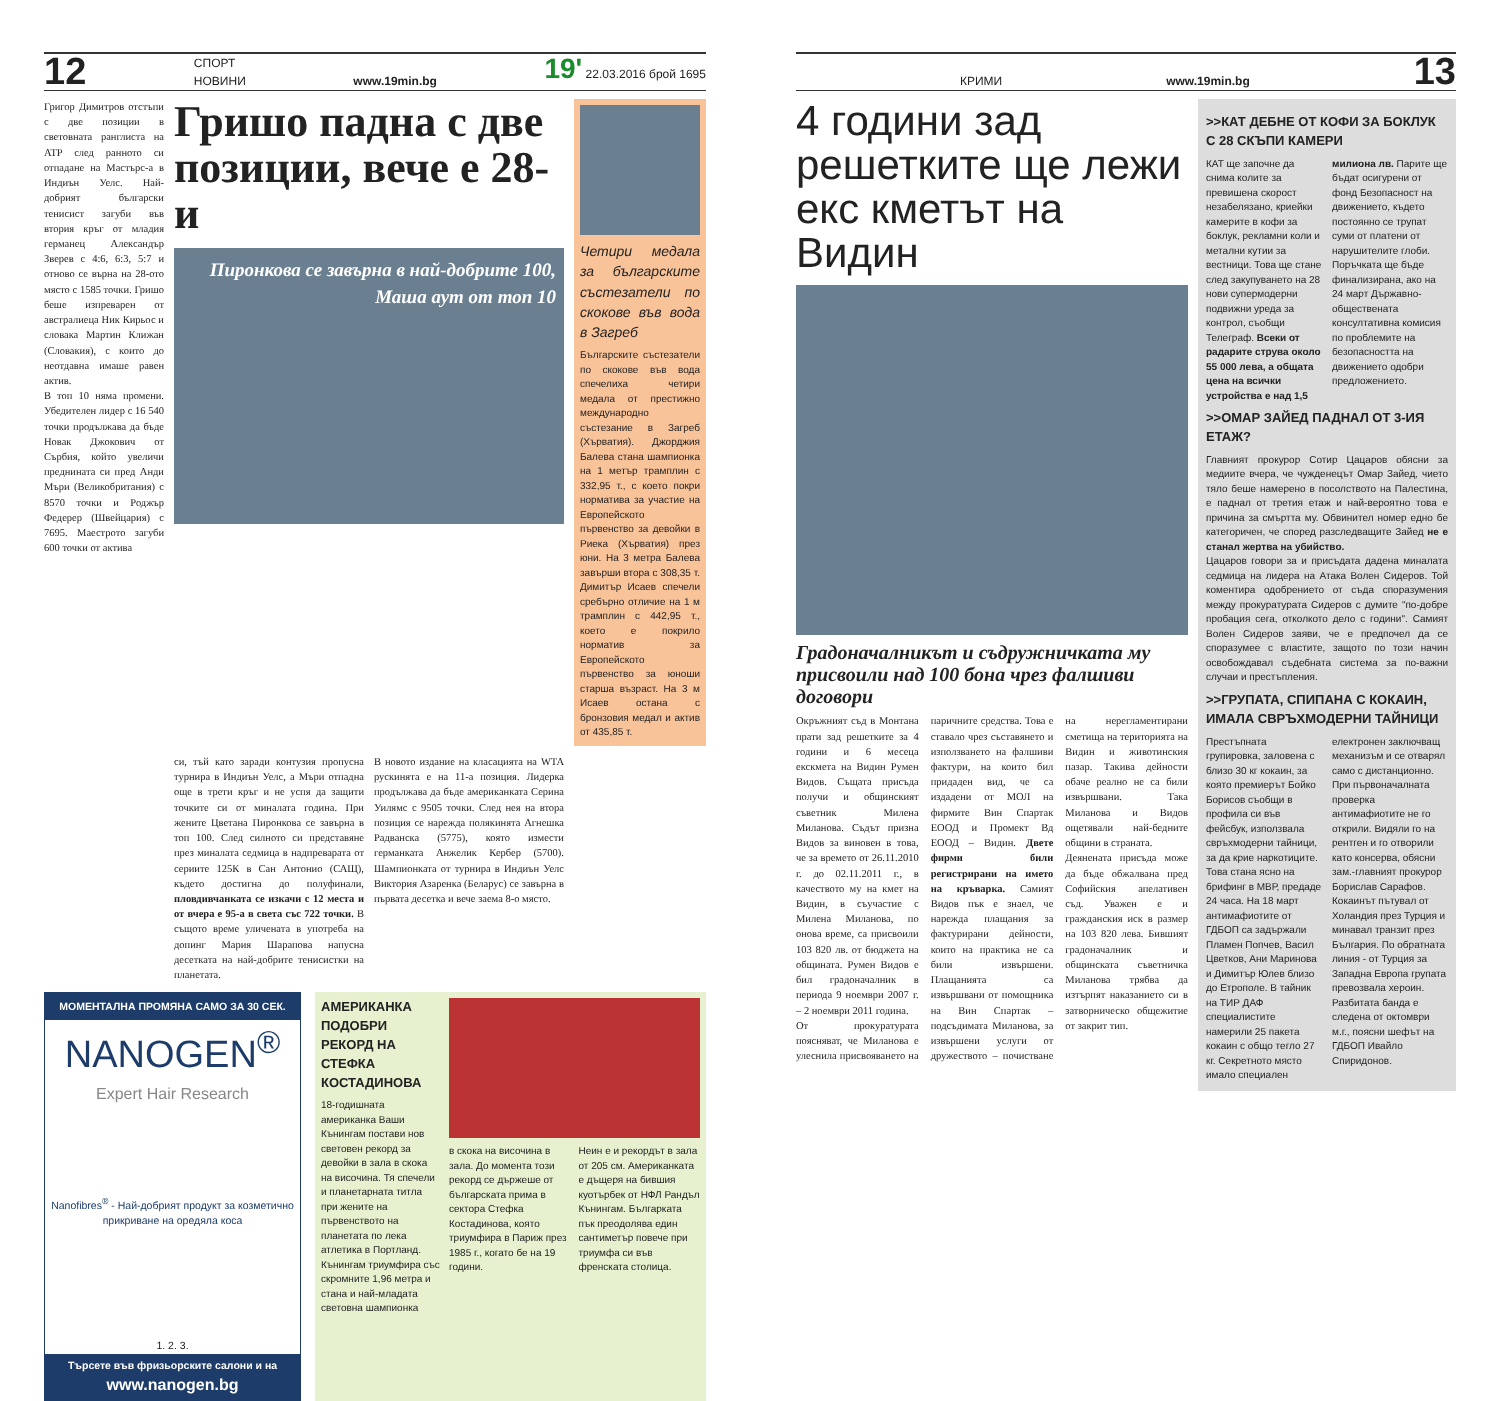12 СПОРТ
НОВИНИ www.19min.bg 19' 22.03.2016 брой 1695
Григор Димитров отстъпи с две позиции в световната ранглиста на ATP след ранното си отпадане на Мастърс-а в Индиън Уелс. Най-добрият български тенисист загуби във втория кръг от младия германец Александър Зверев с 4:6, 6:3, 5:7 и отново се върна на 28-ото място с 1585 точки. Гришо беше изпреварен от австралиеца Ник Кирьос и словака Мартин Клижан (Словакия), с които до неотдавна имаше равен актив.
В топ 10 няма промени. Убедителен лидер с 16 540 точки продължава да бъде Новак Джокович от Сърбия, който увеличи преднината си пред Анди Мъри (Великобритания) с 8570 точки и Роджър Федерер (Швейцария) с 7695. Маестрото загуби 600 точки от актива
Гришо падна с две позиции, вече е 28-и
Пиронкова се завърна в най-добрите 100, Маша аут от топ 10
Четири медала за българските състезатели по скокове във вода в Загреб
Българските състезатели по скокове във вода спечелиха четири медала от престижно международно състезание в Загреб (Хърватия). Джорджия Балева стана шампионка на 1 метър трамплин с 332,95 т., с което покри норматива за участие на Европейското първенство за девойки в Риека (Хърватия) през юни. На 3 метра Балева завърши втора с 308,35 т. Димитър Исаев спечели сребърно отличие на 1 м трамплин с 442,95 т., което е покрило норматив за Европейското първенство за юноши старша възраст. На 3 м Исаев остана с бронзовия медал и актив от 435,85 т.
си, тъй като заради контузия пропусна турнира в Индиън Уелс, а Мъри отпадна още в трети кръг и не успя да защити точките си от миналата година. При жените Цветана Пиронкова се завърна в топ 100. След силното си представяне през миналата седмица в надпреварата от сериите 125К в Сан Антонио (САЩ), където достигна до полуфинали, пловдивчанката се изкачи с 12 места и от вчера е 95-а в света със 722 точки. В същото време уличената в употреба на допинг Мария Шарапова напусна десетката на най-добрите тенисистки на планетата.
В новото издание на класацията на WTA рускинята е на 11-а позиция. Лидерка продължава да бъде американката Серина Уилямс с 9505 точки. След нея на втора позиция се нарежда полякинята Агнешка Радванска (5775), която измести германката Анжелик Кербер (5700). Шампионката от турнира в Индиън Уелс Виктория Азаренка (Беларус) се завърна в първата десетка и вече заема 8-о място.
МОМЕНТАЛНА ПРОМЯНА САМО ЗА 30 СЕК.
NANOGEN<sup>®</sup>
Expert Hair Research
Nanofibres<sup>®</sup> - Най-добрият продукт за козметично прикриване на оредяла коса
1. 2. 3.
Търсете във фризьорските салони и на
www.nanogen.bg
АМЕРИКАНКА ПОДОБРИ РЕКОРД НА СТЕФКА КОСТАДИНОВА
18-годишната американка Ваши Кънингам постави нов световен рекорд за девойки в зала в скока на височина. Тя спечели и планетарната титла при жените на първенството на планетата по лека атлетика в Портланд. Кънингам триумфира със скромните 1,96 метра и стана и най-младата световна шампионка
в скока на височина в зала. До момента този рекорд се държеше от българската прима в сектора Стефка Костадинова, която триумфира в Париж през 1985 г., когато бе на 19 години. Неин е и рекордът в зала от 205 см. Американката е дъщеря на бившия куотърбек от НФЛ Рандъл Кънингам. Българката пък преодолява един сантиметър повече при триумфа си във френската столица.
КРИМИ www.19min.bg 13
4 години зад решетките ще лежи екс кметът на Видин
Градоначалникът и съдружничката му присвоили над 100 бона чрез фалшиви договори
Окръжният съд в Монтана прати зад решетките за 4 години и 6 месеца екскмета на Видин Румен Видов. Същата присъда получи и общинският съветник Милена Миланова. Съдът призна Видов за виновен в това, че за времето от 26.11.2010 г. до 02.11.2011 г., в качеството му на кмет на Видин, в съучастие с Милена Миланова, по онова време, са присвоили 103 820 лв. от бюджета на общината. Румен Видов е бил градоначалник в периода 9 ноември 2007 г. – 2 ноември 2011 година.
От прокуратурата поясняват, че Миланова е улеснила присвояването на паричните средства. Това е ставало чрез съставянето и използването на фалшиви фактури, на които бил придаден вид, че са издадени от МОЛ на фирмите Вин Спартак ЕООД и Промект Вд ЕООД – Видин. Двете фирми били регистрирани на името на кръварка. Самият Видов пък е знаел, че нарежда плащания за фактурирани дейности, които на практика не са били извършени. Плащанията са извършвани от помощника на Вин Спартак – подсъдимата Миланова, за извършени услуги от дружеството – почистване на нерегламентирани сметища на територията на Видин и животинския пазар. Такива дейности обаче реално не са били извършвани. Така Миланова и Видов ощетявали най-бедните общини в страната.
Деянената присъда може да бъде обжалвана пред Софийския апелативен съд. Уважен е и гражданския иск в размер на 103 820 лева. Бившият градоначалник и общинската съветничка Миланова трябва да изтърпят наказанието си в затворническо общежитие от закрит тип.
>>КАТ ДЕБНЕ ОТ КОФИ ЗА БОКЛУК С 28 СКЪПИ КАМЕРИ
КАТ ще започне да снима колите за превишена скорост незабелязано, криейки камерите в кофи за боклук, рекламни коли и метални кутии за вестници. Това ще стане след закупуването на 28 нови супермодерни подвижни уреда за контрол, съобщи Телеграф. Всеки от радарите струва около 55 000 лева, а общата цена на всички устройства е над 1,5 милиона лв. Парите ще бъдат осигурени от фонд Безопасност на движението, където постоянно се трупат суми от платени от нарушителите глоби. Поръчката ще бъде финализирана, ако на 24 март Държавно-обществената консултативна комисия по проблемите на безопасността на движението одобри предложението.
>>ОМАР ЗАЙЕД ПАДНАЛ ОТ 3-ИЯ ЕТАЖ?
Главният прокурор Сотир Цацаров обясни за медиите вчера, че чужденецът Омар Зайед, чието тяло беше намерено в посолството на Палестина, е паднал от третия етаж и най-вероятно това е причина за смъртта му. Обвинител номер едно бе категоричен, че според разследващите Зайед не е станал жертва на убийство.
Цацаров говори за и присъдата дадена миналата седмица на лидера на Атака Волен Сидеров. Той коментира одобрението от съда споразумения между прокуратурата Сидеров с думите "по-добре пробация сега, отколкото дело с години". Самият Волен Сидеров заяви, че е предпочел да се споразумее с властите, защото по този начин освобождавал съдебната система за по-важни случаи и престъпления.
>>ГРУПАТА, СПИПАНА С КОКАИН, ИМАЛА СВРЪХМОДЕРНИ ТАЙНИЦИ
Престъпната групировка, заловена с близо 30 кг кокаин, за която премиерът Бойко Борисов съобщи в профила си във фейсбук, използвала свръхмодерни тайници, за да крие наркотиците. Това стана ясно на брифинг в МВР, предаде 24 часа. На 18 март антимафиотите от ГДБОП са задържали Пламен Попчев, Васил Цветков, Ани Маринова и Димитър Юлев близо до Етрополе. В тайник на ТИР ДАФ специалистите намерили 25 пакета кокаин с общо тегло 27 кг. Секретното място имало специален електронен заключващ механизъм и се отварял само с дистанционно. При първоначалната проверка антимафиотите не го открили. Видяли го на рентген и го отворили като консерва, обясни зам.-главният прокурор Борислав Сарафов. Кокаинът пътувал от Холандия през Турция и минавал транзит през България. По обратната линия - от Турция за Западна Европа групата превозвала хероин. Разбитата банда е следена от октомври м.г., поясни шефът на ГДБОП Ивайло Спиридонов.